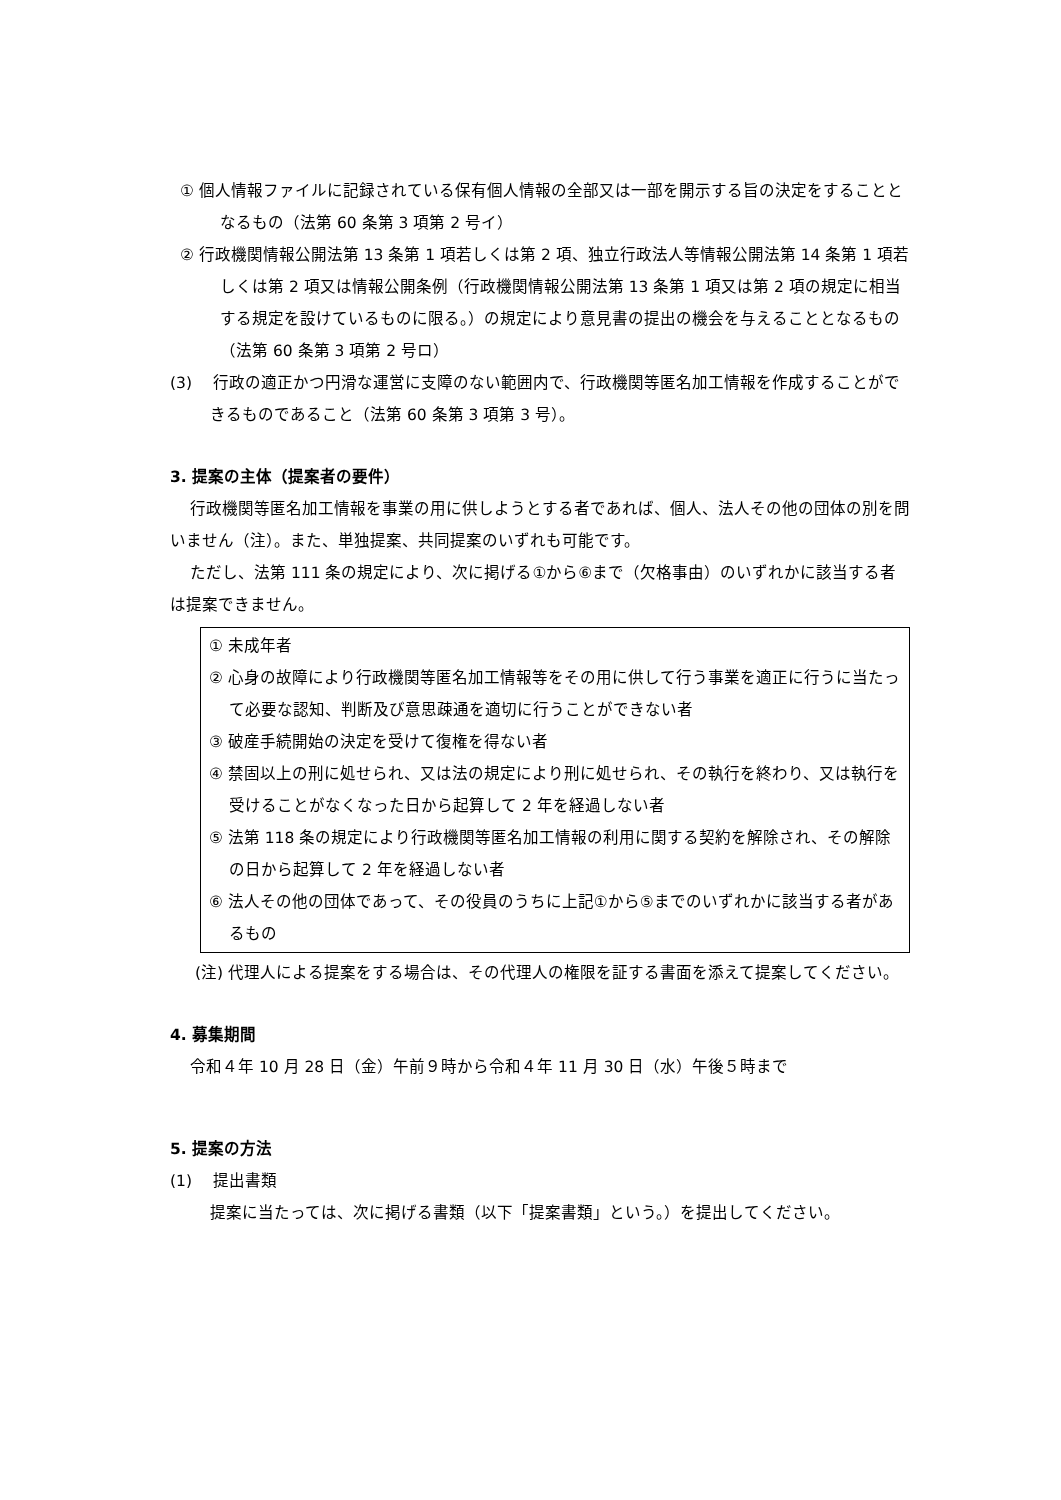① 個人情報ファイルに記録されている保有個人情報の全部又は一部を開示する旨の決定をすることとなるもの（法第 60 条第 3 項第 2 号イ）
② 行政機関情報公開法第 13 条第 1 項若しくは第 2 項、独立行政法人等情報公開法第 14 条第 1 項若しくは第 2 項又は情報公開条例（行政機関情報公開法第 13 条第 1 項又は第 2 項の規定に相当する規定を設けているものに限る。）の規定により意見書の提出の機会を与えることとなるもの（法第 60 条第 3 項第 2 号ロ）
(3)　 行政の適正かつ円滑な運営に支障のない範囲内で、行政機関等匿名加工情報を作成することができるものであること（法第 60 条第 3 項第 3 号）。
3. 提案の主体（提案者の要件）
行政機関等匿名加工情報を事業の用に供しようとする者であれば、個人、法人その他の団体の別を問いません（注）。また、単独提案、共同提案のいずれも可能です。
ただし、法第 111 条の規定により、次に掲げる①から⑥まで（欠格事由）のいずれかに該当する者は提案できません。
① 未成年者
② 心身の故障により行政機関等匿名加工情報等をその用に供して行う事業を適正に行うに当たって必要な認知、判断及び意思疎通を適切に行うことができない者
③ 破産手続開始の決定を受けて復権を得ない者
④ 禁固以上の刑に処せられ、又は法の規定により刑に処せられ、その執行を終わり、又は執行を受けることがなくなった日から起算して 2 年を経過しない者
⑤ 法第 118 条の規定により行政機関等匿名加工情報の利用に関する契約を解除され、その解除の日から起算して 2 年を経過しない者
⑥ 法人その他の団体であって、その役員のうちに上記①から⑤までのいずれかに該当する者があるもの
(注) 代理人による提案をする場合は、その代理人の権限を証する書面を添えて提案してください。
4. 募集期間
令和４年 10 月 28 日（金）午前９時から令和４年 11 月 30 日（水）午後５時まで
5. 提案の方法
(1)　 提出書類
提案に当たっては、次に掲げる書類（以下「提案書類」という。）を提出してください。